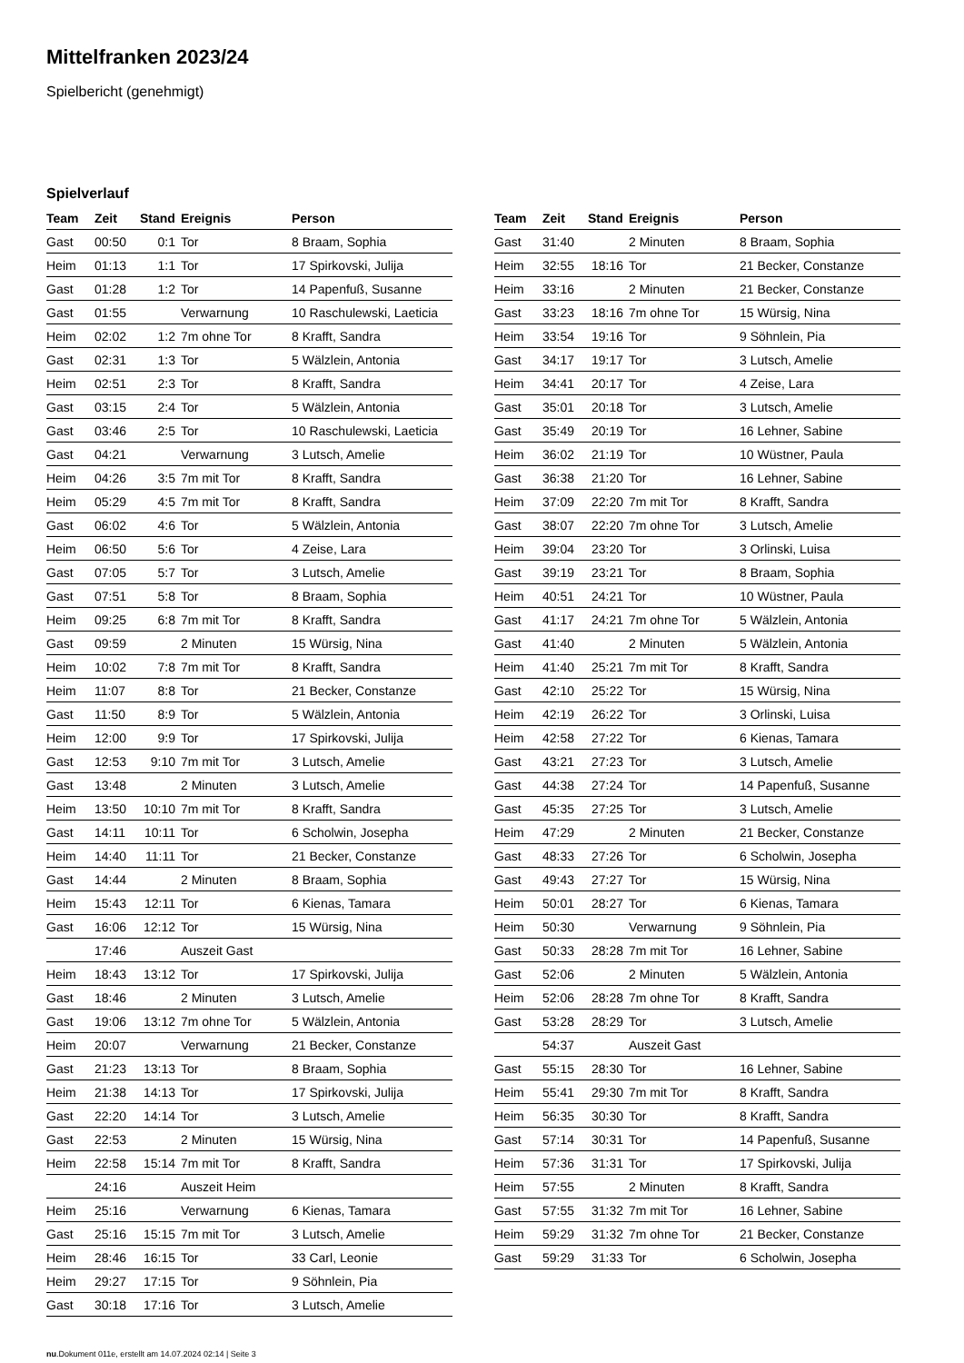Mittelfranken 2023/24
Spielbericht (genehmigt)
Spielverlauf
| Team | Zeit | Stand | Ereignis | Person |
| --- | --- | --- | --- | --- |
| Gast | 00:50 | 0:1 | Tor | 8 Braam, Sophia |
| Heim | 01:13 | 1:1 | Tor | 17 Spirkovski, Julija |
| Gast | 01:28 | 1:2 | Tor | 14 Papenfuß, Susanne |
| Gast | 01:55 | | Verwarnung | 10 Raschulewski, Laeticia |
| Heim | 02:02 | 1:2 | 7m ohne Tor | 8 Krafft, Sandra |
| Gast | 02:31 | 1:3 | Tor | 5 Wälzlein, Antonia |
| Heim | 02:51 | 2:3 | Tor | 8 Krafft, Sandra |
| Gast | 03:15 | 2:4 | Tor | 5 Wälzlein, Antonia |
| Gast | 03:46 | 2:5 | Tor | 10 Raschulewski, Laeticia |
| Gast | 04:21 | | Verwarnung | 3 Lutsch, Amelie |
| Heim | 04:26 | 3:5 | 7m mit Tor | 8 Krafft, Sandra |
| Heim | 05:29 | 4:5 | 7m mit Tor | 8 Krafft, Sandra |
| Gast | 06:02 | 4:6 | Tor | 5 Wälzlein, Antonia |
| Heim | 06:50 | 5:6 | Tor | 4 Zeise, Lara |
| Gast | 07:05 | 5:7 | Tor | 3 Lutsch, Amelie |
| Gast | 07:51 | 5:8 | Tor | 8 Braam, Sophia |
| Heim | 09:25 | 6:8 | 7m mit Tor | 8 Krafft, Sandra |
| Gast | 09:59 | | 2 Minuten | 15 Würsig, Nina |
| Heim | 10:02 | 7:8 | 7m mit Tor | 8 Krafft, Sandra |
| Heim | 11:07 | 8:8 | Tor | 21 Becker, Constanze |
| Gast | 11:50 | 8:9 | Tor | 5 Wälzlein, Antonia |
| Heim | 12:00 | 9:9 | Tor | 17 Spirkovski, Julija |
| Gast | 12:53 | 9:10 | 7m mit Tor | 3 Lutsch, Amelie |
| Gast | 13:48 | | 2 Minuten | 3 Lutsch, Amelie |
| Heim | 13:50 | 10:10 | 7m mit Tor | 8 Krafft, Sandra |
| Gast | 14:11 | 10:11 | Tor | 6 Scholwin, Josepha |
| Heim | 14:40 | 11:11 | Tor | 21 Becker, Constanze |
| Gast | 14:44 | | 2 Minuten | 8 Braam, Sophia |
| Heim | 15:43 | 12:11 | Tor | 6 Kienas, Tamara |
| Gast | 16:06 | 12:12 | Tor | 15 Würsig, Nina |
| | 17:46 | | Auszeit Gast | |
| Heim | 18:43 | 13:12 | Tor | 17 Spirkovski, Julija |
| Gast | 18:46 | | 2 Minuten | 3 Lutsch, Amelie |
| Gast | 19:06 | 13:12 | 7m ohne Tor | 5 Wälzlein, Antonia |
| Heim | 20:07 | | Verwarnung | 21 Becker, Constanze |
| Gast | 21:23 | 13:13 | Tor | 8 Braam, Sophia |
| Heim | 21:38 | 14:13 | Tor | 17 Spirkovski, Julija |
| Gast | 22:20 | 14:14 | Tor | 3 Lutsch, Amelie |
| Gast | 22:53 | | 2 Minuten | 15 Würsig, Nina |
| Heim | 22:58 | 15:14 | 7m mit Tor | 8 Krafft, Sandra |
| | 24:16 | | Auszeit Heim | |
| Heim | 25:16 | | Verwarnung | 6 Kienas, Tamara |
| Gast | 25:16 | 15:15 | 7m mit Tor | 3 Lutsch, Amelie |
| Heim | 28:46 | 16:15 | Tor | 33 Carl, Leonie |
| Heim | 29:27 | 17:15 | Tor | 9 Söhnlein, Pia |
| Gast | 30:18 | 17:16 | Tor | 3 Lutsch, Amelie |
| Team | Zeit | Stand | Ereignis | Person |
| --- | --- | --- | --- | --- |
| Gast | 31:40 | | 2 Minuten | 8 Braam, Sophia |
| Heim | 32:55 | 18:16 | Tor | 21 Becker, Constanze |
| Heim | 33:16 | | 2 Minuten | 21 Becker, Constanze |
| Gast | 33:23 | 18:16 | 7m ohne Tor | 15 Würsig, Nina |
| Heim | 33:54 | 19:16 | Tor | 9 Söhnlein, Pia |
| Gast | 34:17 | 19:17 | Tor | 3 Lutsch, Amelie |
| Heim | 34:41 | 20:17 | Tor | 4 Zeise, Lara |
| Gast | 35:01 | 20:18 | Tor | 3 Lutsch, Amelie |
| Gast | 35:49 | 20:19 | Tor | 16 Lehner, Sabine |
| Heim | 36:02 | 21:19 | Tor | 10 Wüstner, Paula |
| Gast | 36:38 | 21:20 | Tor | 16 Lehner, Sabine |
| Heim | 37:09 | 22:20 | 7m mit Tor | 8 Krafft, Sandra |
| Gast | 38:07 | 22:20 | 7m ohne Tor | 3 Lutsch, Amelie |
| Heim | 39:04 | 23:20 | Tor | 3 Orlinski, Luisa |
| Gast | 39:19 | 23:21 | Tor | 8 Braam, Sophia |
| Heim | 40:51 | 24:21 | Tor | 10 Wüstner, Paula |
| Gast | 41:17 | 24:21 | 7m ohne Tor | 5 Wälzlein, Antonia |
| Gast | 41:40 | | 2 Minuten | 5 Wälzlein, Antonia |
| Heim | 41:40 | 25:21 | 7m mit Tor | 8 Krafft, Sandra |
| Gast | 42:10 | 25:22 | Tor | 15 Würsig, Nina |
| Heim | 42:19 | 26:22 | Tor | 3 Orlinski, Luisa |
| Heim | 42:58 | 27:22 | Tor | 6 Kienas, Tamara |
| Gast | 43:21 | 27:23 | Tor | 3 Lutsch, Amelie |
| Gast | 44:38 | 27:24 | Tor | 14 Papenfuß, Susanne |
| Gast | 45:35 | 27:25 | Tor | 3 Lutsch, Amelie |
| Heim | 47:29 | | 2 Minuten | 21 Becker, Constanze |
| Gast | 48:33 | 27:26 | Tor | 6 Scholwin, Josepha |
| Gast | 49:43 | 27:27 | Tor | 15 Würsig, Nina |
| Heim | 50:01 | 28:27 | Tor | 6 Kienas, Tamara |
| Heim | 50:30 | | Verwarnung | 9 Söhnlein, Pia |
| Gast | 50:33 | 28:28 | 7m mit Tor | 16 Lehner, Sabine |
| Gast | 52:06 | | 2 Minuten | 5 Wälzlein, Antonia |
| Heim | 52:06 | 28:28 | 7m ohne Tor | 8 Krafft, Sandra |
| Gast | 53:28 | 28:29 | Tor | 3 Lutsch, Amelie |
| | 54:37 | | Auszeit Gast | |
| Gast | 55:15 | 28:30 | Tor | 16 Lehner, Sabine |
| Heim | 55:41 | 29:30 | 7m mit Tor | 8 Krafft, Sandra |
| Heim | 56:35 | 30:30 | Tor | 8 Krafft, Sandra |
| Gast | 57:14 | 30:31 | Tor | 14 Papenfuß, Susanne |
| Heim | 57:36 | 31:31 | Tor | 17 Spirkovski, Julija |
| Heim | 57:55 | | 2 Minuten | 8 Krafft, Sandra |
| Gast | 57:55 | 31:32 | 7m mit Tor | 16 Lehner, Sabine |
| Heim | 59:29 | 31:32 | 7m ohne Tor | 21 Becker, Constanze |
| Gast | 59:29 | 31:33 | Tor | 6 Scholwin, Josepha |
nu.Dokument 011e, erstellt am 14.07.2024 02:14 | Seite 3